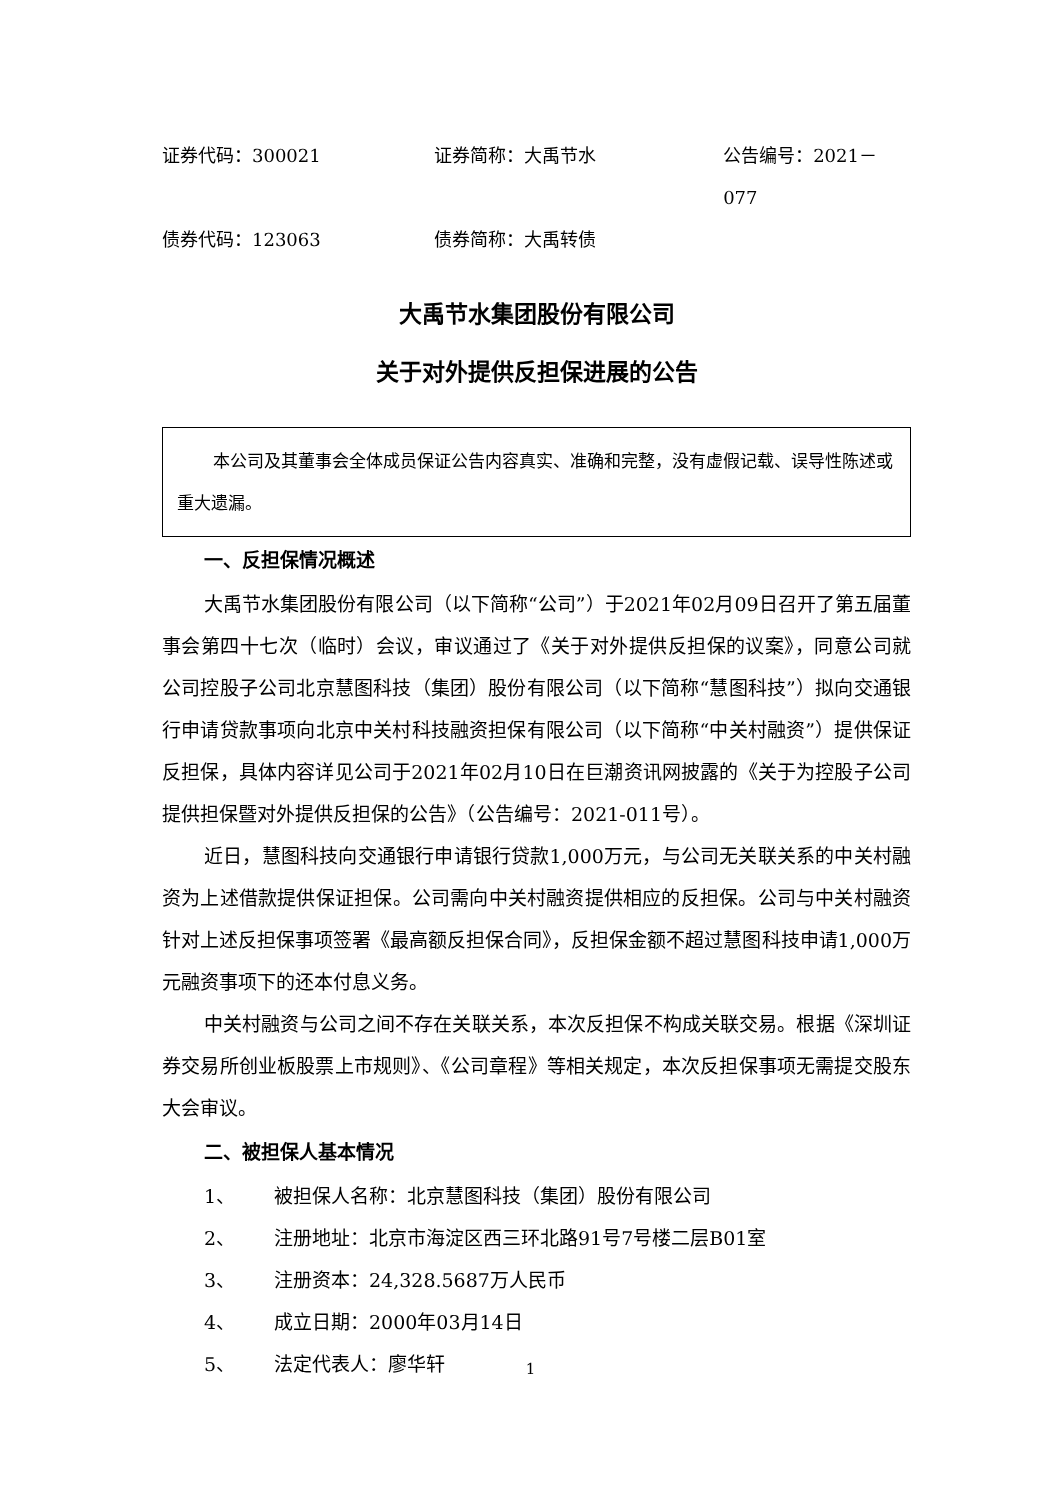证券代码：300021 证券简称：大禹节水 公告编号：2021－077
债券代码：123063 债券简称：大禹转债
大禹节水集团股份有限公司
关于对外提供反担保进展的公告
本公司及其董事会全体成员保证公告内容真实、准确和完整，没有虚假记载、误导性陈述或重大遗漏。
一、反担保情况概述
大禹节水集团股份有限公司（以下简称“公司”）于2021年02月09日召开了第五届董事会第四十七次（临时）会议，审议通过了《关于对外提供反担保的议案》，同意公司就公司控股子公司北京慧图科技（集团）股份有限公司（以下简称“慧图科技”）拟向交通银行申请贷款事项向北京中关村科技融资担保有限公司（以下简称“中关村融资”）提供保证反担保，具体内容详见公司于2021年02月10日在巨潮资讯网披露的《关于为控股子公司提供担保暨对外提供反担保的公告》（公告编号：2021-011号）。
近日，慧图科技向交通银行申请银行贷款1,000万元，与公司无关联关系的中关村融资为上述借款提供保证担保。公司需向中关村融资提供相应的反担保。公司与中关村融资针对上述反担保事项签署《最高额反担保合同》，反担保金额不超过慧图科技申请1,000万元融资事项下的还本付息义务。
中关村融资与公司之间不存在关联关系，本次反担保不构成关联交易。根据《深圳证券交易所创业板股票上市规则》、《公司章程》等相关规定，本次反担保事项无需提交股东大会审议。
二、被担保人基本情况
1、 被担保人名称：北京慧图科技（集团）股份有限公司
2、 注册地址：北京市海淀区西三环北路91号7号楼二层B01室
3、 注册资本：24,328.5687万人民币
4、 成立日期：2000年03月14日
5、 法定代表人：廖华轩
1